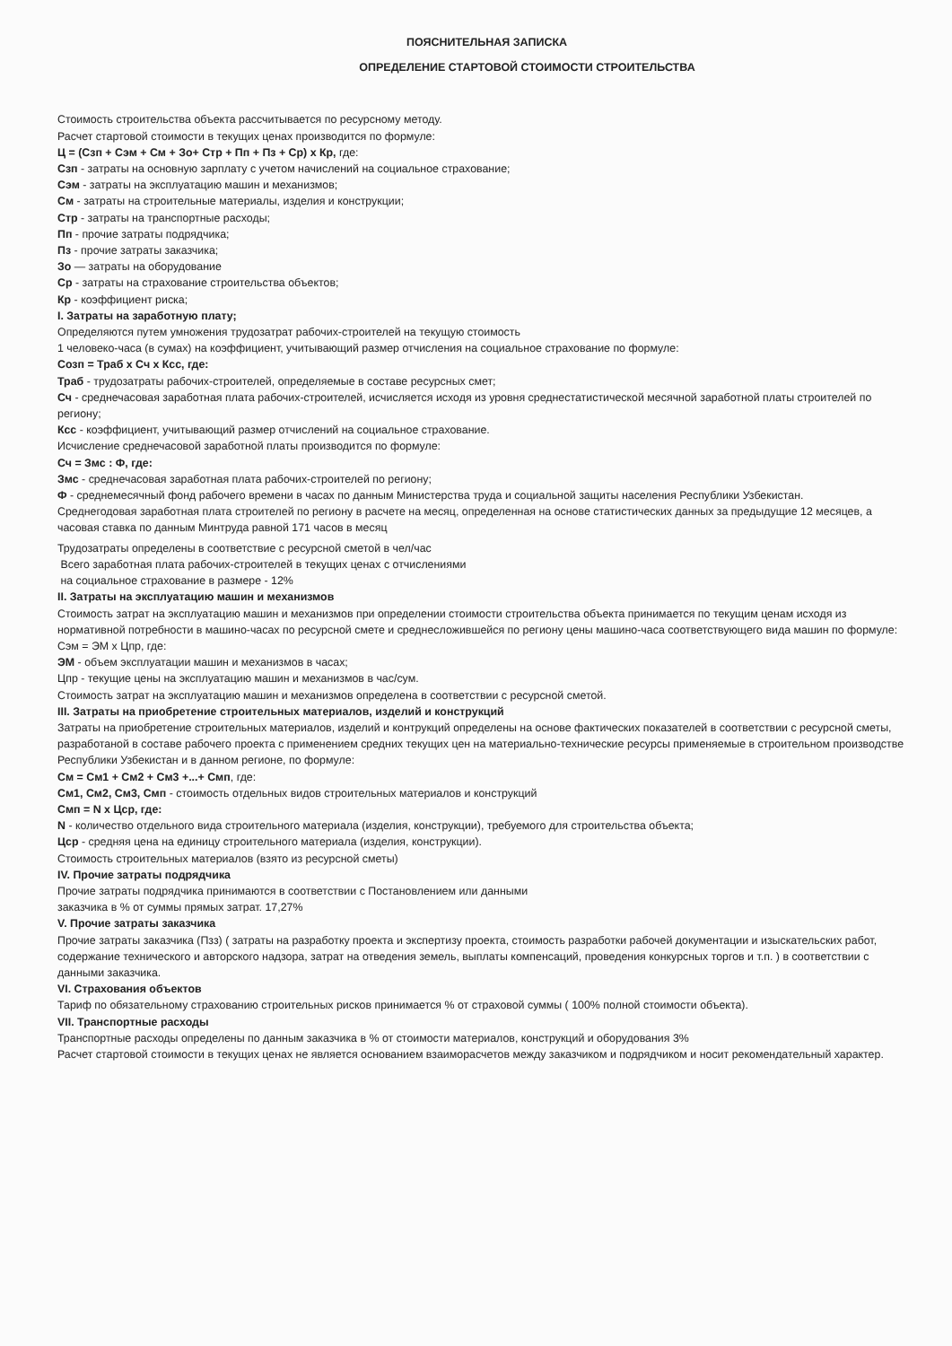ПОЯСНИТЕЛЬНАЯ ЗАПИСКА
ОПРЕДЕЛЕНИЕ СТАРТОВОЙ СТОИМОСТИ СТРОИТЕЛЬСТВА
Стоимость строительства объекта рассчитывается по ресурсному методу.
Расчет стартовой стоимости в текущих ценах производится по формуле:
Ц = (Сзп + Сэм + См + Зо+ Стр + Пп + Пз + Ср) х Кр, где:
Сзп - затраты на основную зарплату с учетом начислений на социальное страхование;
Сэм - затраты на эксплуатацию машин и механизмов;
См - затраты на строительные материалы, изделия и конструкции;
Стр - затраты на транспортные расходы;
Пп - прочие затраты подрядчика;
Пз - прочие затраты заказчика;
Зо — затраты на оборудование
Ср - затраты на страхование строительства объектов;
Кр - коэффициент риска;
I. Затраты на заработную плату;
Определяются путем умножения трудозатрат рабочих-строителей на текущую стоимость
1 человеко-часа (в сумах) на коэффициент, учитывающий размер отчисления на социальное страхование по формуле:
Созп = Траб х Сч х Ксс, где:
Траб - трудозатраты рабочих-строителей, определяемые в составе ресурсных смет;
Сч - среднечасовая заработная плата рабочих-строителей, исчисляется исходя из уровня среднестатистической месячной заработной платы строителей по региону;
Ксс - коэффициент, учитывающий размер отчислений на социальное страхование.
Исчисление среднечасовой заработной платы производится по формуле:
Сч = Змс : Ф, где:
Змс - среднечасовая заработная плата рабочих-строителей по региону;
Ф - среднемесячный фонд рабочего времени в часах по данным Министерства труда и социальной защиты населения Республики Узбекистан.
Среднегодовая заработная плата строителей по региону в расчете на месяц, определенная на основе статистических данных за предыдущие 12 месяцев, а часовая ставка по данным Минтруда равной 171 часов в месяц
Трудозатраты определены в соответствие с ресурсной сметой в чел/час
Всего заработная плата рабочих-строителей в текущих ценах с отчислениями
на социальное страхование в размере - 12%
II. Затраты на эксплуатацию машин и механизмов
Стоимость затрат на эксплуатацию машин и механизмов при определении стоимости строительства объекта принимается по текущим ценам исходя из нормативной потребности в машино-часах по ресурсной смете и среднесложившейся по региону цены машино-часа соответствующего вида машин по формуле:
Сэм = ЭМ х Цпр, где:
ЭМ - объем эксплуатации машин и механизмов в часах;
Цпр - текущие цены на эксплуатацию машин и механизмов в час/сум.
Стоимость затрат на эксплуатацию машин и механизмов определена в соответствии с ресурсной сметой.
III. Затраты на приобретение строительных материалов, изделий и конструкций
Затраты на приобретение строительных материалов, изделий и контрукций определены на основе фактических показателей в соответствии с ресурсной сметы, разработаной в составе рабочего проекта с применением средних текущих цен на материально-технические ресурсы применяемые в строительном производстве Республики Узбекистан и в данном регионе, по формуле:
См = См1 + См2 + См3 +...+ Смп, где:
См1, См2, См3, Смп - стоимость отдельных видов строительных материалов и конструкций
Смп = N х Цср, где:
N - количество отдельного вида строительного материала (изделия, конструкции), требуемого для строительства объекта;
Цср - средняя цена на единицу строительного материала (изделия, конструкции).
Стоимость строительных материалов (взято из ресурсной сметы)
IV. Прочие затраты подрядчика
Прочие затраты подрядчика принимаются в соответствии с Постановлением или данными
заказчика в % от суммы прямых затрат. 17,27%
V. Прочие затраты заказчика
Прочие затраты заказчика (Пзз) ( затраты на разработку проекта и экспертизу проекта, стоимость разработки рабочей документации и изыскательских работ, содержание технического и авторского надзора, затрат на отведения земель, выплаты компенсаций, проведения конкурсных торгов и т.п. ) в соответствии с данными заказчика.
VI. Страхования объектов
Тариф по обязательному страхованию строительных рисков принимается % от страховой суммы ( 100% полной стоимости объекта).
VII. Транспортные расходы
Транспортные расходы определены по данным заказчика в % от стоимости материалов, конструкций и оборудования 3%
Расчет стартовой стоимости в текущих ценах не является основанием взаиморасчетов между заказчиком и подрядчиком и носит рекомендательный характер.